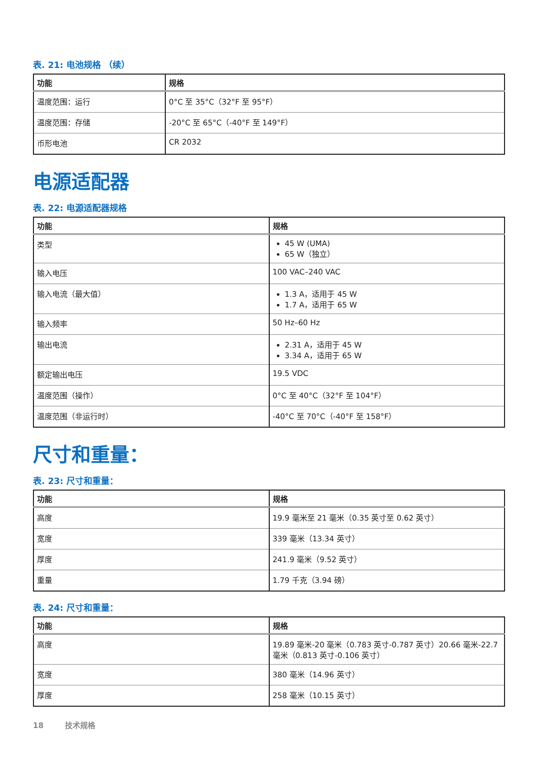表. 21: 电池规格 （续）
| 功能 | 规格 |
| --- | --- |
| 温度范围：运行 | 0°C 至 35°C（32°F 至 95°F） |
| 温度范围：存储 | -20°C 至 65°C（-40°F 至 149°F） |
| 币形电池 | CR 2032 |
电源适配器
表. 22: 电源适配器规格
| 功能 | 规格 |
| --- | --- |
| 类型 | 45 W (UMA) 65 W（独立） |
| 输入电压 | 100 VAC–240 VAC |
| 输入电流（最大值） | 1.3 A，适用于 45 W 1.7 A，适用于 65 W |
| 输入频率 | 50 Hz–60 Hz |
| 输出电流 | 2.31 A，适用于 45 W 3.34 A，适用于 65 W |
| 额定输出电压 | 19.5 VDC |
| 温度范围（操作） | 0°C 至 40°C（32°F 至 104°F） |
| 温度范围（非运行时） | -40°C 至 70°C（-40°F 至 158°F） |
尺寸和重量：
表. 23: 尺寸和重量：
| 功能 | 规格 |
| --- | --- |
| 高度 | 19.9 毫米至 21 毫米（0.35 英寸至 0.62 英寸） |
| 宽度 | 339 毫米（13.34 英寸） |
| 厚度 | 241.9 毫米（9.52 英寸） |
| 重量 | 1.79 千克（3.94 磅） |
表. 24: 尺寸和重量：
| 功能 | 规格 |
| --- | --- |
| 高度 | 19.89 毫米-20 毫米（0.783 英寸-0.787 英寸）20.66 毫米-22.7 毫米（0.813 英寸-0.106 英寸） |
| 宽度 | 380 毫米（14.96 英寸） |
| 厚度 | 258 毫米（10.15 英寸） |
18 技术规格